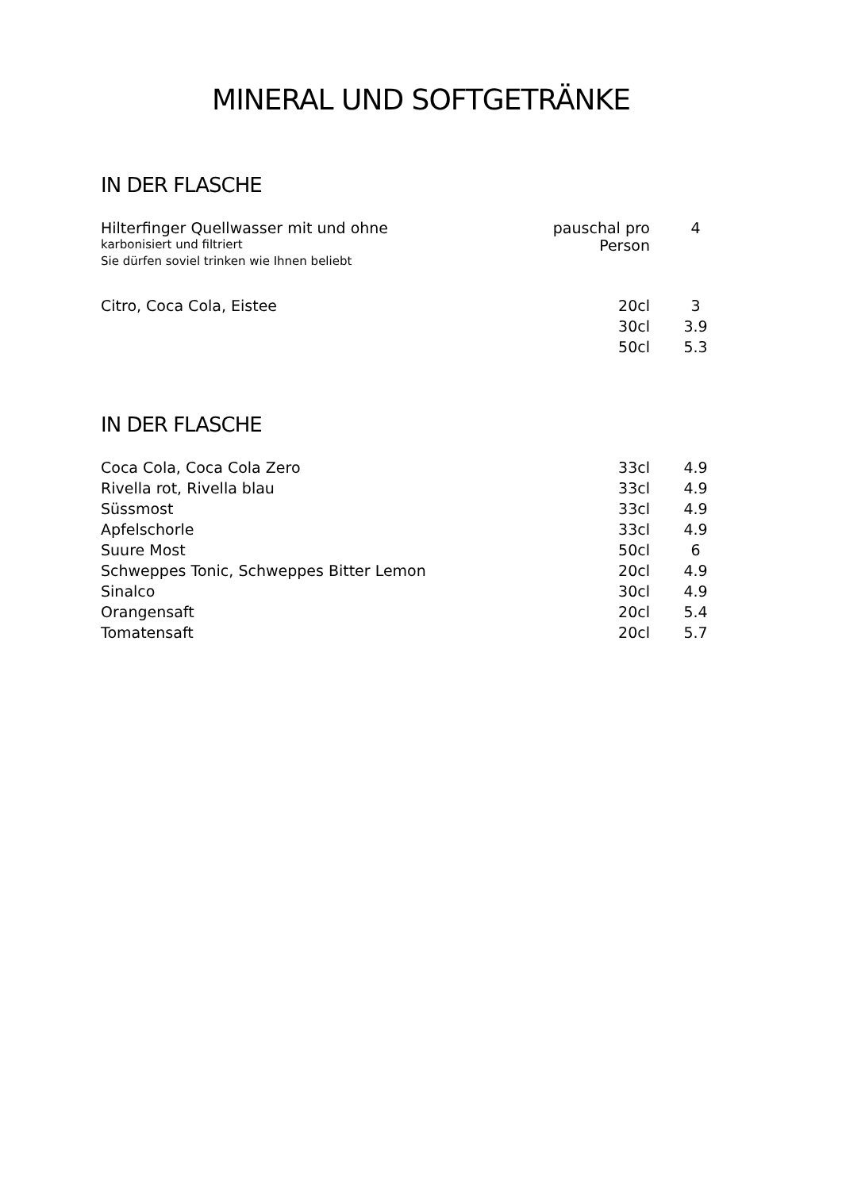MINERAL UND SOFTGETRÄNKE
IN DER FLASCHE
| Hilterfinger Quellwasser mit und ohne karbonisiert und filtriert Sie dürfen soviel trinken wie Ihnen beliebt | pauschal pro Person | 4 |
| Citro, Coca Cola, Eistee | 20cl | 3 |
| | 30cl | 3.9 |
| | 50cl | 5.3 |
IN DER FLASCHE
| Coca Cola, Coca Cola Zero | 33cl | 4.9 |
| Rivella rot, Rivella blau | 33cl | 4.9 |
| Süssmost | 33cl | 4.9 |
| Apfelschorle | 33cl | 4.9 |
| Suure Most | 50cl | 6 |
| Schweppes Tonic, Schweppes Bitter Lemon | 20cl | 4.9 |
| Sinalco | 30cl | 4.9 |
| Orangensaft | 20cl | 5.4 |
| Tomatensaft | 20cl | 5.7 |